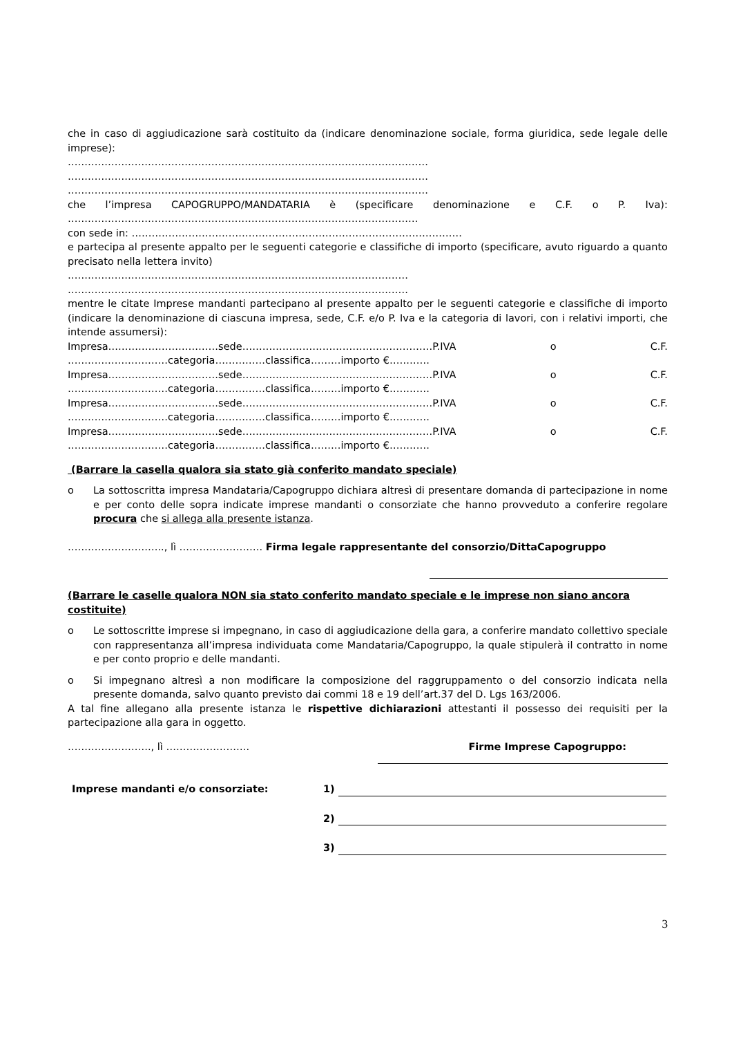che in caso di aggiudicazione sarà costituito da (indicare denominazione sociale, forma giuridica, sede legale delle imprese):
………………………………………………………………………………………………
………………………………………………………………………………………………
………………………………………………………………………………………………
che l’impresa CAPOGRUPPO/MANDATARIA è (specificare denominazione e C.F. o P. Iva):
……………………………………………………………………………………………
con sede in: ………………………………………………………………………………………
e partecipa al presente appalto per le seguenti categorie e classifiche di importo (specificare, avuto riguardo a quanto precisato nella lettera invito)
…………………………………………………………………………………………
…………………………………………………………………………………………
mentre le citate Imprese mandanti partecipano al presente appalto per le seguenti categorie e classifiche di importo (indicare la denominazione di ciascuna impresa, sede, C.F. e/o P. Iva e la categoria di lavori, con i relativi importi, che intende assumersi):
Impresa……………………………sede…………………………………………………P.IVA o C.F.
…………………………categoria……………classifica………importo €…………
Impresa……………………………sede…………………………………………………P.IVA o C.F.
…………………………categoria……………classifica………importo €…………
Impresa……………………………sede…………………………………………………P.IVA o C.F.
…………………………categoria……………classifica………importo €…………
Impresa……………………………sede…………………………………………………P.IVA o C.F.
…………………………categoria……………classifica………importo €…………
(Barrare la casella qualora sia stato già conferito mandato speciale)
o La sottoscritta impresa Mandataria/Capogruppo dichiara altresì di presentare domanda di partecipazione in nome e per conto delle sopra indicate imprese mandanti o consorziate che hanno provveduto a conferire regolare procura che si allega alla presente istanza.
……………………….., lì ……………………. Firma legale rappresentante del consorzio/DittaCapogruppo
(Barrare le caselle qualora NON sia stato conferito mandato speciale e le imprese non siano ancora costituite)
o Le sottoscritte imprese si impegnano, in caso di aggiudicazione della gara, a conferire mandato collettivo speciale con rappresentanza all’impresa individuata come Mandataria/Capogruppo, la quale stipulerà il contratto in nome e per conto proprio e delle mandanti.
o Si impegnano altresì a non modificare la composizione del raggruppamento o del consorzio indicata nella presente domanda, salvo quanto previsto dai commi 18 e 19 dell’art.37 del D. Lgs 163/2006.
A tal fine allegano alla presente istanza le rispettive dichiarazioni attestanti il possesso dei requisiti per la partecipazione alla gara in oggetto.
……………………., lì ……………………. Firme Imprese Capogruppo:
Imprese mandanti e/o consorziate: 1)
2)
3)
3